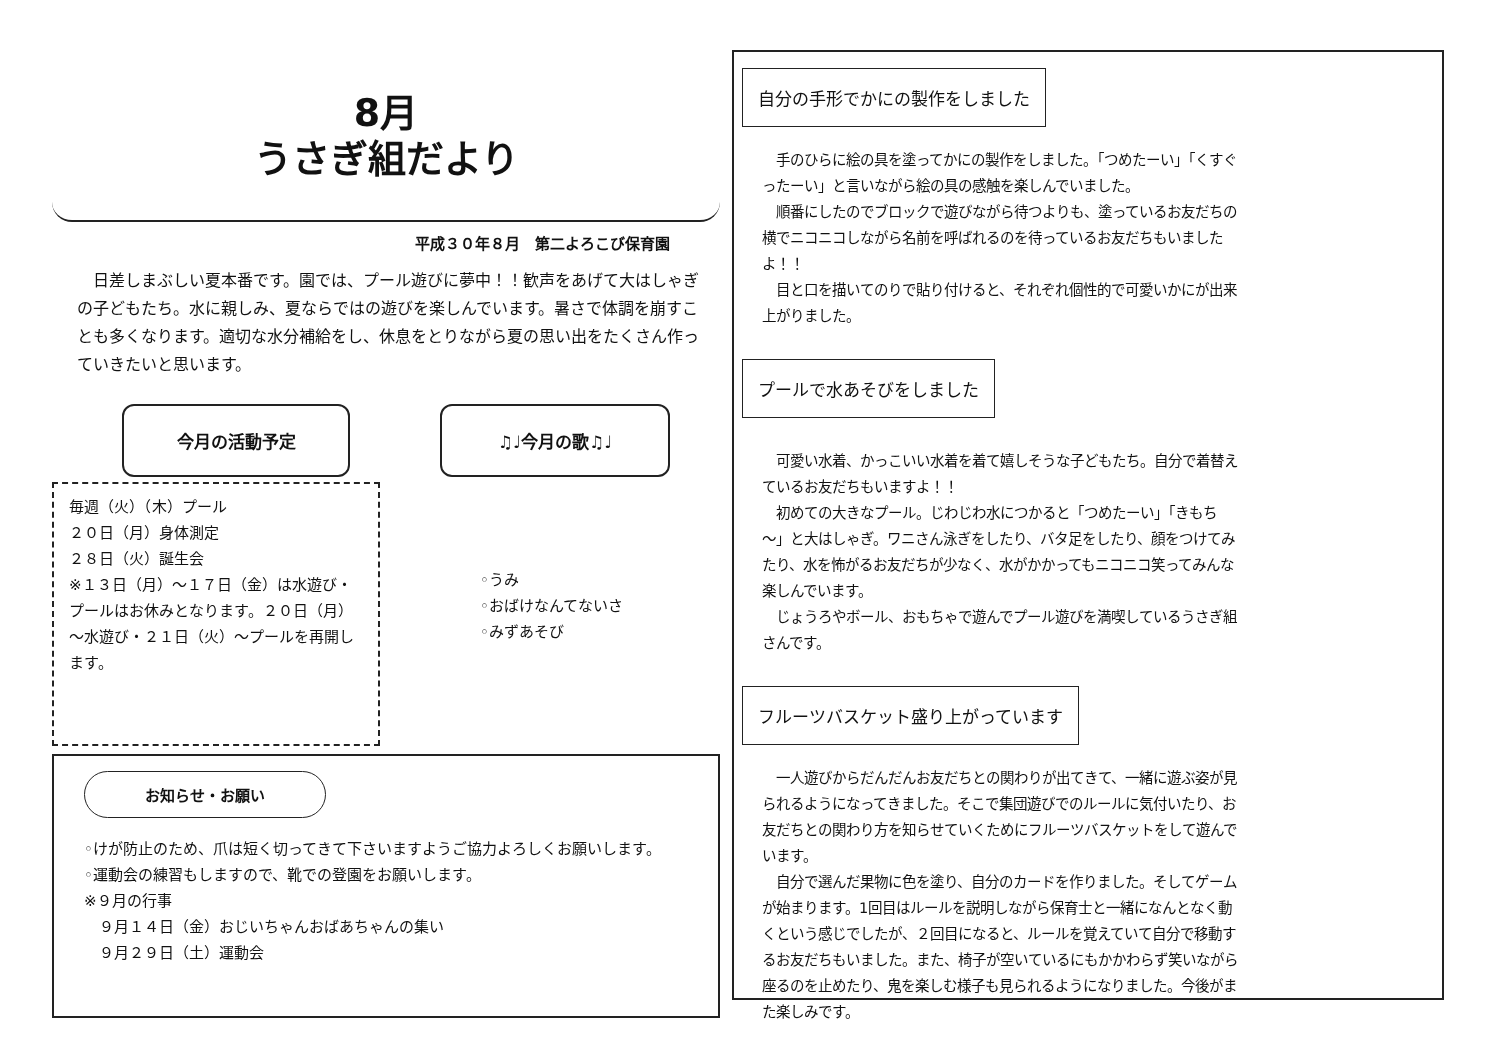8月
うさぎ組だより
平成３０年８月　第二よろこび保育園
　日差しまぶしい夏本番です。園では、プール遊びに夢中！！歓声をあげて大はしゃぎの子どもたち。水に親しみ、夏ならではの遊びを楽しんでいます。暑さで体調を崩すことも多くなります。適切な水分補給をし、休息をとりながら夏の思い出をたくさん作っていきたいと思います。
今月の活動予定
毎週（火）（木）プール
２０日（月）身体測定
２８日（火）誕生会
※１３日（月）～１７日（金）は水遊び・プールはお休みとなります。２０日（月）～水遊び・２１日（火）～プールを再開します。
♫♩今月の歌♫♩
◦うみ
◦おばけなんてないさ
◦みずあそび
お知らせ・お願い
◦けが防止のため、爪は短く切ってきて下さいますようご協力よろしくお願いします。
◦運動会の練習もしますので、靴での登園をお願いします。
※９月の行事
　９月１４日（金）おじいちゃんおばあちゃんの集い
　９月２９日（土）運動会
自分の手形でかにの製作をしました
　手のひらに絵の具を塗ってかにの製作をしました。「つめたーい」「くすぐったーい」と言いながら絵の具の感触を楽しんでいました。
　順番にしたのでブロックで遊びながら待つよりも、塗っているお友だちの横でニコニコしながら名前を呼ばれるのを待っているお友だちもいましたよ！！
　目と口を描いてのりで貼り付けると、それぞれ個性的で可愛いかにが出来上がりました。
プールで水あそびをしました
　可愛い水着、かっこいい水着を着て嬉しそうな子どもたち。自分で着替えているお友だちもいますよ！！
　初めての大きなプール。じわじわ水につかると「つめたーい」「きもち～」と大はしゃぎ。ワニさん泳ぎをしたり、バタ足をしたり、顔をつけてみたり、水を怖がるお友だちが少なく、水がかかってもニコニコ笑ってみんな楽しんでいます。
　じょうろやボール、おもちゃで遊んでプール遊びを満喫しているうさぎ組さんです。
フルーツバスケット盛り上がっています
　一人遊びからだんだんお友だちとの関わりが出てきて、一緒に遊ぶ姿が見られるようになってきました。そこで集団遊びでのルールに気付いたり、お友だちとの関わり方を知らせていくためにフルーツバスケットをして遊んでいます。
　自分で選んだ果物に色を塗り、自分のカードを作りました。そしてゲームが始まります。1回目はルールを説明しながら保育士と一緒になんとなく動くという感じでしたが、２回目になると、ルールを覚えていて自分で移動するお友だちもいました。また、椅子が空いているにもかかわらず笑いながら座るのを止めたり、鬼を楽しむ様子も見られるようになりました。今後がまた楽しみです。